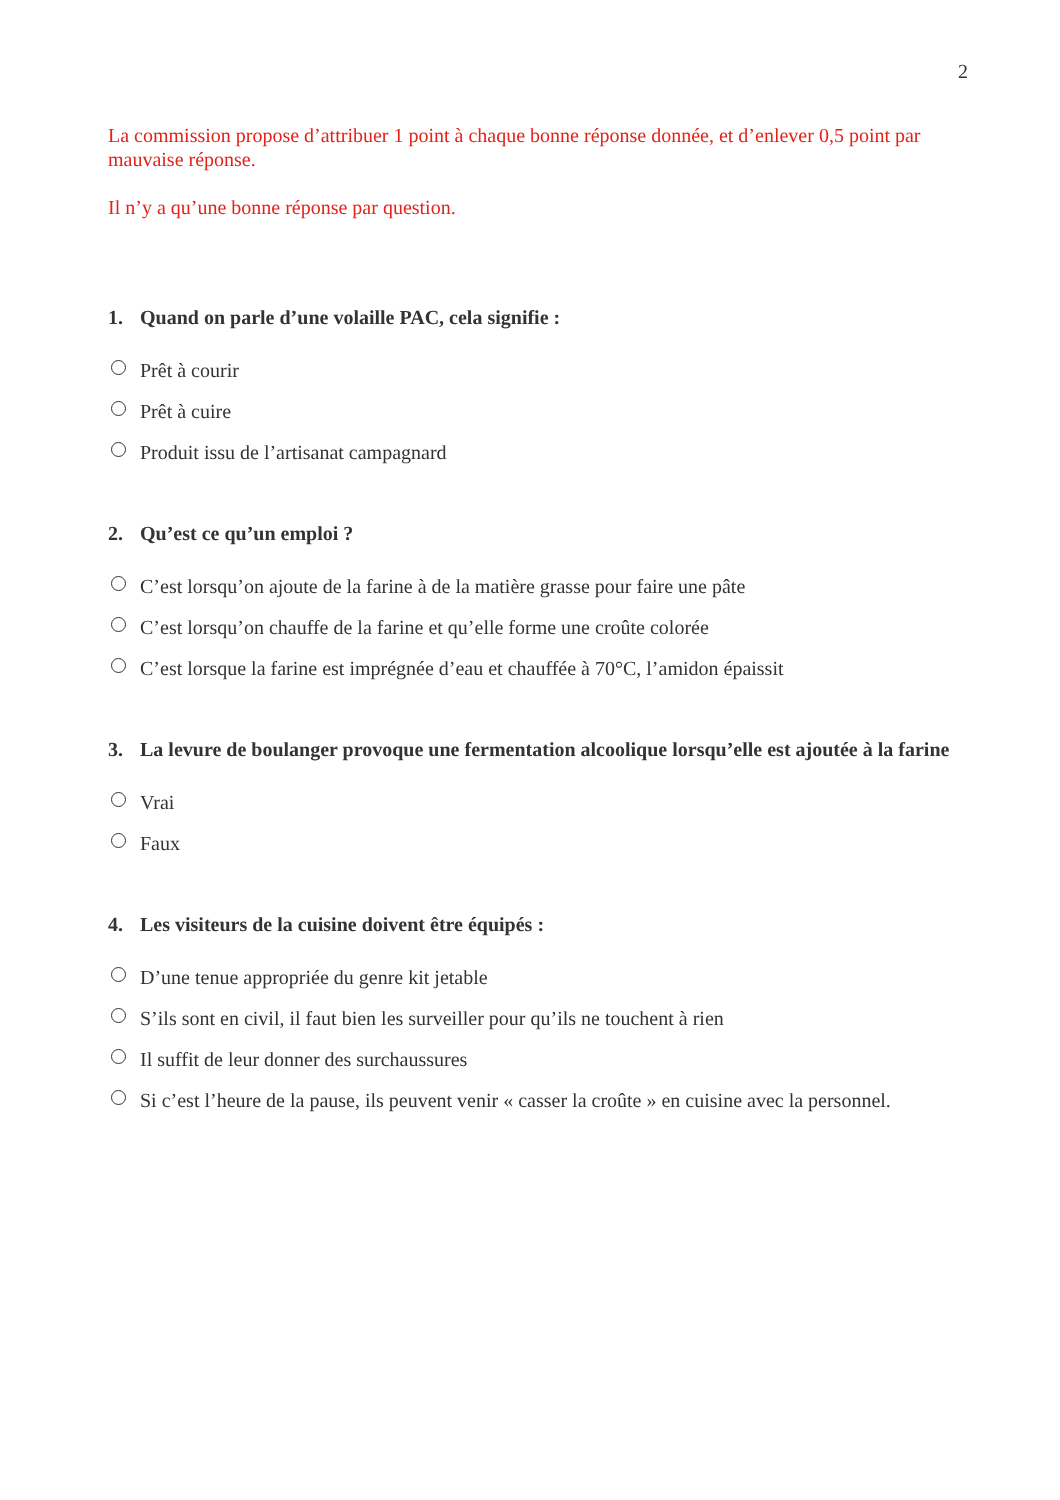2
La commission propose d’attribuer 1 point à chaque bonne réponse donnée, et d’enlever 0,5 point par mauvaise réponse.
Il n’y a qu’une bonne réponse par question.
1. Quand on parle d’une volaille PAC, cela signifie :
Prêt à courir
Prêt à cuire
Produit issu de l’artisanat campagnard
2. Qu’est ce qu’un emploi ?
C’est lorsqu’on ajoute de la farine à de la matière grasse pour faire une pâte
C’est lorsqu’on chauffe de la farine et qu’elle forme une croûte colorée
C’est lorsque la farine est imprégnée d’eau et chauffée à 70°C, l’amidon épaissit
3. La levure de boulanger provoque une fermentation alcoolique lorsqu’elle est ajoutée à la farine
Vrai
Faux
4. Les visiteurs de la cuisine doivent être équipés :
D’une tenue appropriée du genre kit jetable
S’ils sont en civil, il faut bien les surveiller pour qu’ils ne touchent à rien
Il suffit de leur donner des surchaussures
Si c’est l’heure de la pause, ils peuvent venir « casser la croûte » en cuisine avec la personnel.